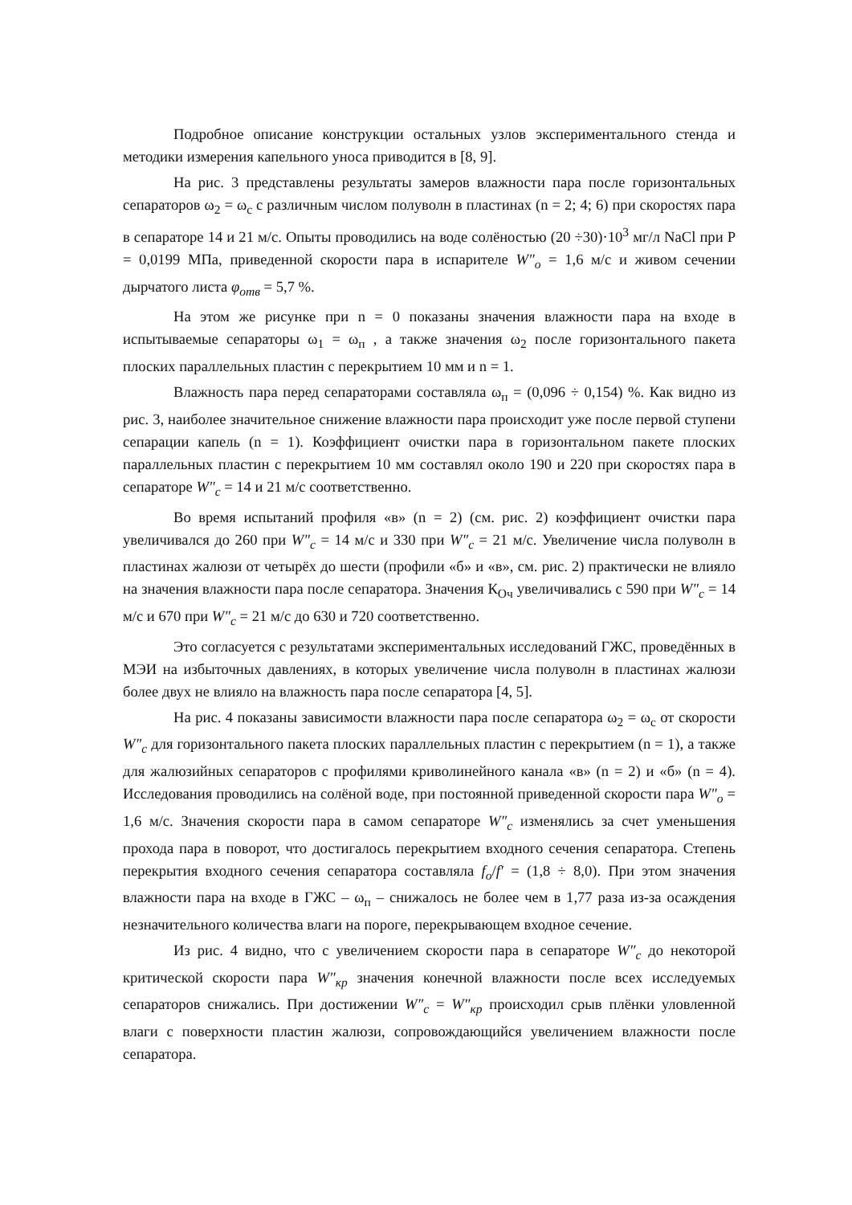Подробное описание конструкции остальных узлов экспериментального стенда и методики измерения капельного уноса приводится в [8, 9].
На рис. 3 представлены результаты замеров влажности пара после горизонтальных сепараторов ω<sub>2</sub> = ω<sub>с</sub> с различным числом полуволн в пластинах (n = 2; 4; 6) при скоростях пара в сепараторе 14 и 21 м/с. Опыты проводились на воде солёностью (20 ÷30)·10<sup>3</sup> мг/л NaCl при Р = 0,0199 МПа, приведенной скорости пара в испарителе W″<sub>o</sub> = 1,6 м/с и живом сечении дырчатого листа φ<sub>отв</sub> = 5,7 %.
На этом же рисунке при n = 0 показаны значения влажности пара на входе в испытываемые сепараторы ω<sub>1</sub> = ω<sub>п</sub> , а также значения ω<sub>2</sub> после горизонтального пакета плоских параллельных пластин с перекрытием 10 мм и n = 1.
Влажность пара перед сепараторами составляла ω<sub>п</sub> = (0,096 ÷ 0,154) %. Как видно из рис. 3, наиболее значительное снижение влажности пара происходит уже после первой ступени сепарации капель (n = 1). Коэффициент очистки пара в горизонтальном пакете плоских параллельных пластин с перекрытием 10 мм составлял около 190 и 220 при скоростях пара в сепараторе W″<sub>c</sub> = 14 и 21 м/с соответственно.
Во время испытаний профиля «в» (n = 2) (см. рис. 2) коэффициент очистки пара увеличивался до 260 при W″<sub>c</sub> = 14 м/с и 330 при W″<sub>c</sub> = 21 м/с. Увеличение числа полуволн в пластинах жалюзи от четырёх до шести (профили «б» и «в», см. рис. 2) практически не влияло на значения влажности пара после сепаратора. Значения К<sub>Оч</sub> увеличивались с 590 при W″<sub>c</sub> = 14 м/с и 670 при W″<sub>c</sub> = 21 м/с до 630 и 720 соответственно.
Это согласуется с результатами экспериментальных исследований ГЖС, проведённых в МЭИ на избыточных давлениях, в которых увеличение числа полуволн в пластинах жалюзи более двух не влияло на влажность пара после сепаратора [4, 5].
На рис. 4 показаны зависимости влажности пара после сепаратора ω<sub>2</sub> = ω<sub>с</sub> от скорости W″<sub>c</sub> для горизонтального пакета плоских параллельных пластин с перекрытием (n = 1), а также для жалюзийных сепараторов с профилями криволинейного канала «в» (n = 2) и «б» (n = 4). Исследования проводились на солёной воде, при постоянной приведенной скорости пара W″<sub>o</sub> = 1,6 м/с. Значения скорости пара в самом сепараторе W″<sub>c</sub> изменялись за счет уменьшения прохода пара в поворот, что достигалось перекрытием входного сечения сепаратора. Степень перекрытия входного сечения сепаратора составляла f<sub>o</sub>/f′ = (1,8 ÷ 8,0). При этом значения влажности пара на входе в ГЖС – ω<sub>п</sub> – снижалось не более чем в 1,77 раза из-за осаждения незначительного количества влаги на пороге, перекрывающем входное сечение.
Из рис. 4 видно, что с увеличением скорости пара в сепараторе W″<sub>c</sub> до некоторой критической скорости пара W″<sub>кр</sub> значения конечной влажности после всех исследуемых сепараторов снижались. При достижении W″<sub>c</sub> = W″<sub>кр</sub> происходил срыв плёнки уловленной влаги с поверхности пластин жалюзи, сопровождающийся увеличением влажности после сепаратора.